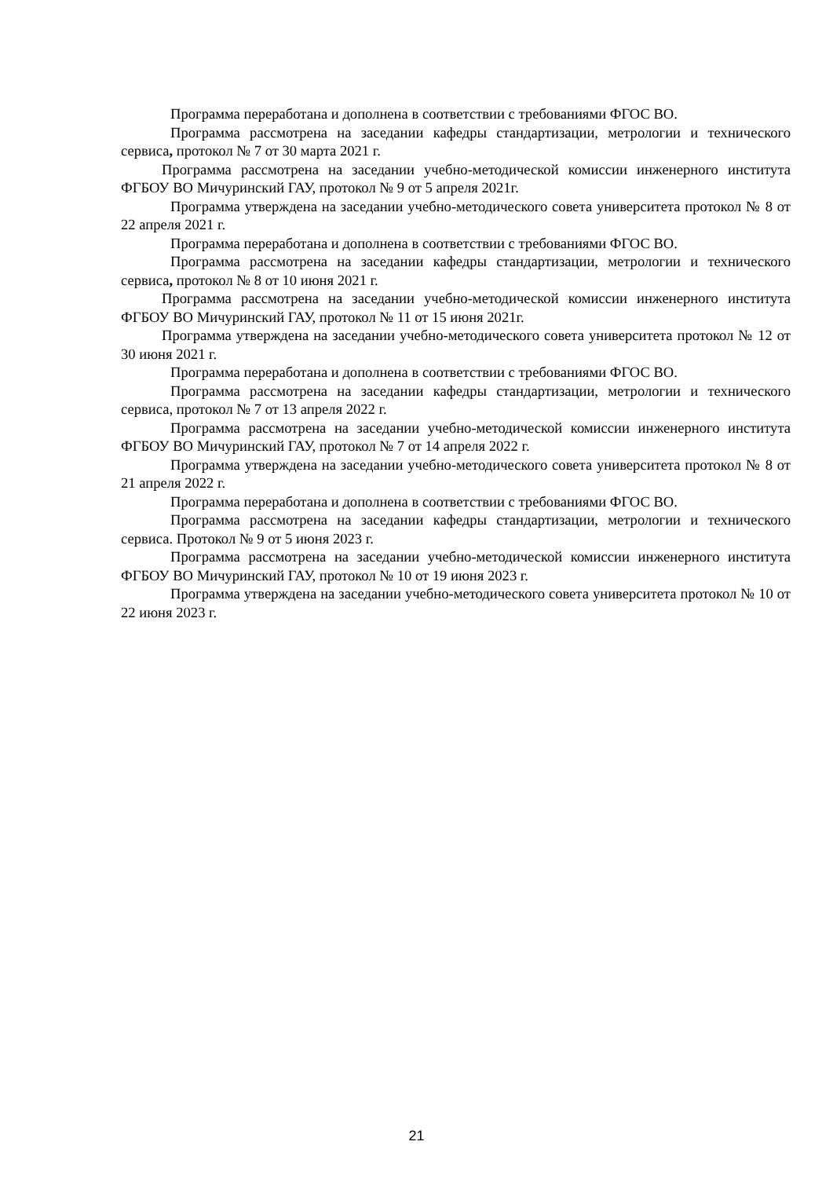Программа переработана и дополнена в соответствии с требованиями ФГОС ВО.
Программа рассмотрена на заседании кафедры стандартизации, метрологии и технического сервиса, протокол № 7 от 30 марта 2021 г.
Программа рассмотрена на заседании учебно-методической комиссии инженерного института ФГБОУ ВО Мичуринский ГАУ, протокол № 9 от 5 апреля 2021г.
Программа утверждена на заседании учебно-методического совета университета протокол № 8 от 22 апреля 2021 г.
Программа переработана и дополнена в соответствии с требованиями ФГОС ВО.
Программа рассмотрена на заседании кафедры стандартизации, метрологии и технического сервиса, протокол № 8 от 10 июня 2021 г.
Программа рассмотрена на заседании учебно-методической комиссии инженерного института ФГБОУ ВО Мичуринский ГАУ, протокол № 11 от 15 июня 2021г.
Программа утверждена на заседании учебно-методического совета университета протокол № 12 от 30 июня 2021 г.
Программа переработана и дополнена в соответствии с требованиями ФГОС ВО.
Программа рассмотрена на заседании кафедры стандартизации, метрологии и технического сервиса, протокол № 7 от 13 апреля 2022 г.
Программа рассмотрена на заседании учебно-методической комиссии инженерного института ФГБОУ ВО Мичуринский ГАУ, протокол № 7 от 14 апреля 2022 г.
Программа утверждена на заседании учебно-методического совета университета протокол № 8 от 21 апреля 2022 г.
Программа переработана и дополнена в соответствии с требованиями ФГОС ВО.
Программа рассмотрена на заседании кафедры стандартизации, метрологии и технического сервиса. Протокол № 9 от 5 июня 2023 г.
Программа рассмотрена на заседании учебно-методической комиссии инженерного института ФГБОУ ВО Мичуринский ГАУ, протокол № 10 от 19 июня 2023 г.
Программа утверждена на заседании учебно-методического совета университета протокол № 10 от 22 июня 2023 г.
21